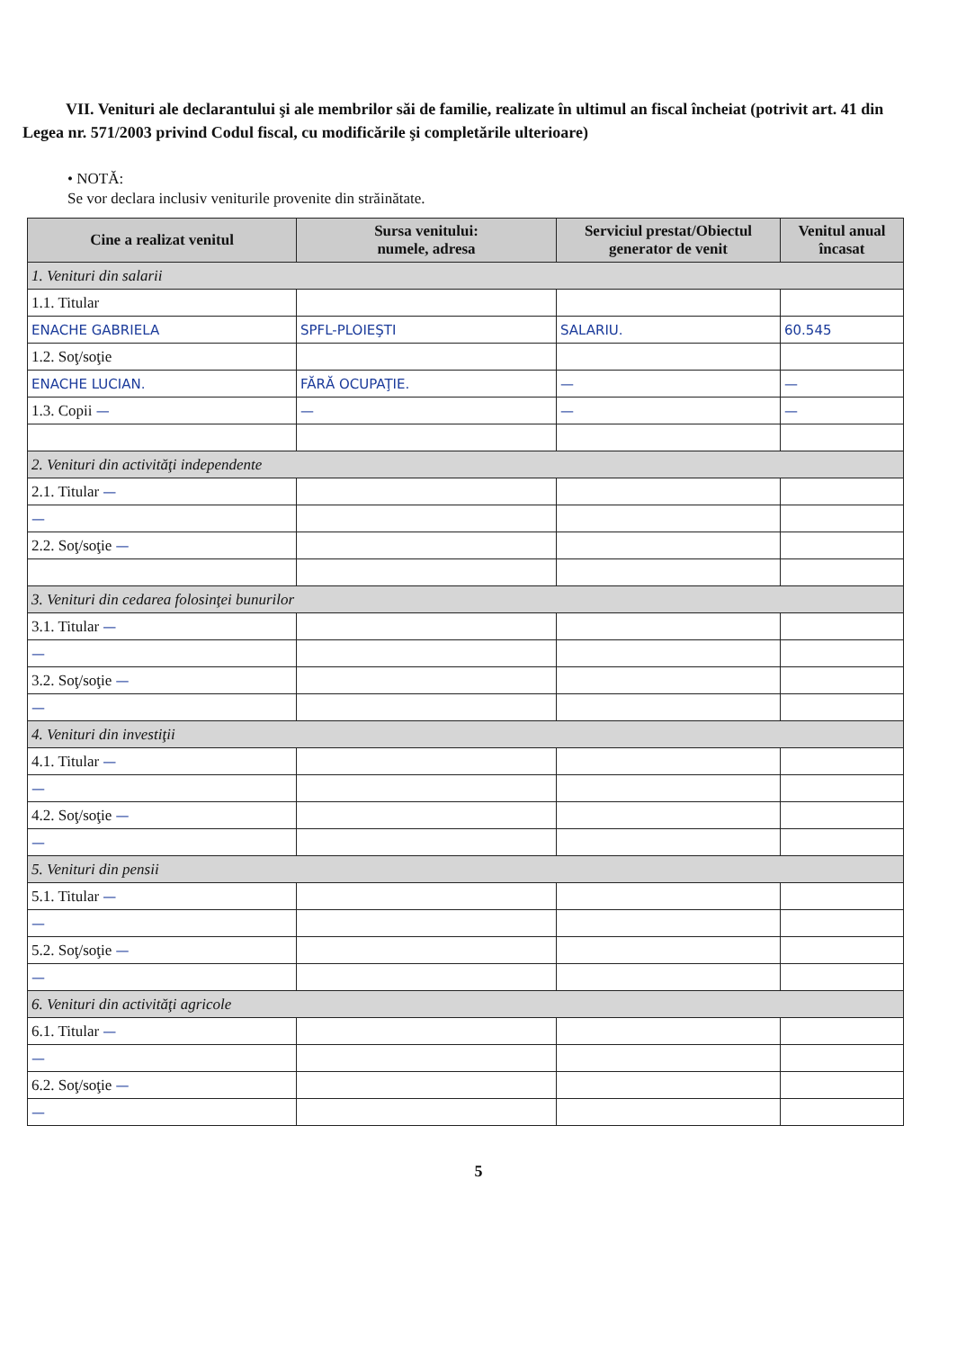VII. Venituri ale declarantului şi ale membrilor săi de familie, realizate în ultimul an fiscal încheiat (potrivit art. 41 din Legea nr. 571/2003 privind Codul fiscal, cu modificările şi completările ulterioare)
• NOTĂ:
Se vor declara inclusiv veniturile provenite din străinătate.
| Cine a realizat venitul | Sursa venitului: numele, adresa | Serviciul prestat/Obiectul generator de venit | Venitul anual încasat |
| --- | --- | --- | --- |
| 1. Venituri din salarii | | | |
| 1.1. Titular | | | |
| ENACHE GABRIELA | SPFL-PLOIEŞTI | SALARIU. | 60.545 |
| 1.2. Soţ/soţie | | | |
| ENACHE LUCIAN. | FĂRĂ OCUPAŢIE. | — | — |
| 1.3. Copii — | — | — | — |
| 2. Venituri din activităţi independente | | | |
| 2.1. Titular — | | | |
| — | | | |
| 2.2. Soţ/soţie — | | | |
| 3. Venituri din cedarea folosinţei bunurilor | | | |
| 3.1. Titular — | | | |
| — | | | |
| 3.2. Soţ/soţie — | | | |
| — | | | |
| 4. Venituri din investiţii | | | |
| 4.1. Titular — | | | |
| — | | | |
| 4.2. Soţ/soţie — | | | |
| — | | | |
| 5. Venituri din pensii | | | |
| 5.1. Titular — | | | |
| — | | | |
| 5.2. Soţ/soţie — | | | |
| — | | | |
| 6. Venituri din activităţi agricole | | | |
| 6.1. Titular — | | | |
| — | | | |
| 6.2. Soţ/soţie — | | | |
| — | | | |
5